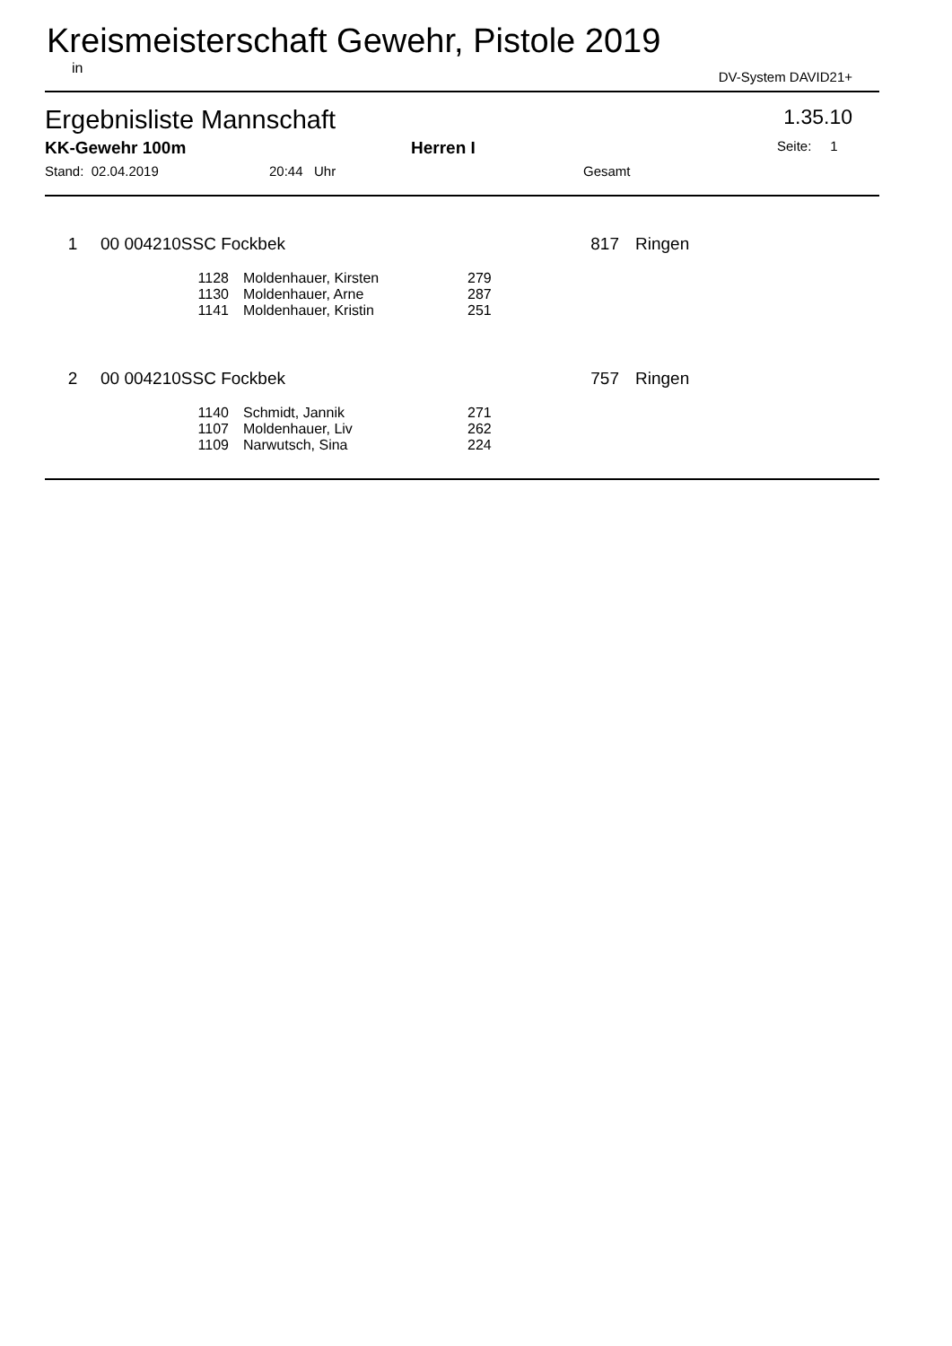Kreismeisterschaft Gewehr, Pistole 2019
in DV-System DAVID21+
Ergebnisliste Mannschaft 1.35.10
KK-Gewehr 100m Herren I Seite: 1
Stand: 02.04.2019 20:44 Uhr Gesamt
| 1 | 00 004210SSC Fockbek | 817 | Ringen |
| 1128 | Moldenhauer, Kirsten | 279 |
| 1130 | Moldenhauer, Arne | 287 |
| 1141 | Moldenhauer, Kristin | 251 |
| 2 | 00 004210SSC Fockbek | 757 | Ringen |
| 1140 | Schmidt, Jannik | 271 |
| 1107 | Moldenhauer, Liv | 262 |
| 1109 | Narwutsch, Sina | 224 |